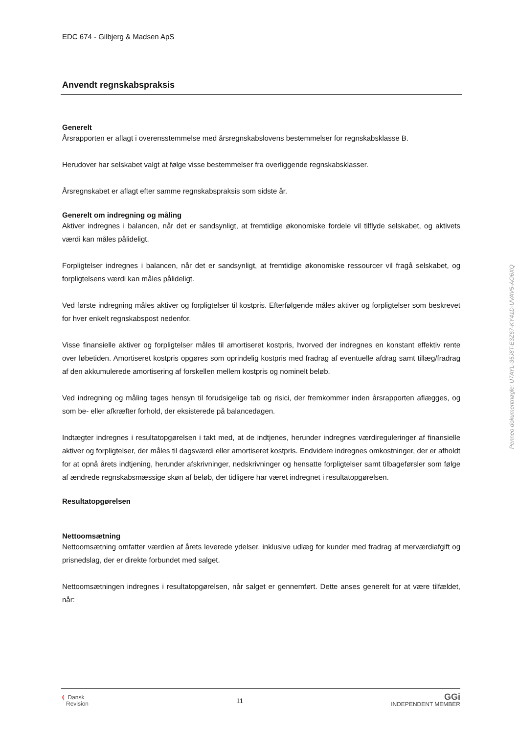EDC 674 - Gilbjerg & Madsen ApS
Anvendt regnskabspraksis
Generelt
Årsrapporten er aflagt i overensstemmelse med årsregnskabslovens bestemmelser for regnskabsklasse B.
Herudover har selskabet valgt at følge visse bestemmelser fra overliggende regnskabsklasser.
Årsregnskabet er aflagt efter samme regnskabspraksis som sidste år.
Generelt om indregning og måling
Aktiver indregnes i balancen, når det er sandsynligt, at fremtidige økonomiske fordele vil tilflyde selskabet, og aktivets værdi kan måles pålideligt.
Forpligtelser indregnes i balancen, når det er sandsynligt, at fremtidige økonomiske ressourcer vil fragå selskabet, og forpligtelsens værdi kan måles pålideligt.
Ved første indregning måles aktiver og forpligtelser til kostpris. Efterfølgende måles aktiver og forpligtelser som beskrevet for hver enkelt regnskabspost nedenfor.
Visse finansielle aktiver og forpligtelser måles til amortiseret kostpris, hvorved der indregnes en konstant effektiv rente over løbetiden. Amortiseret kostpris opgøres som oprindelig kostpris med fradrag af eventuelle afdrag samt tillæg/fradrag af den akkumulerede amortisering af forskellen mellem kostpris og nominelt beløb.
Ved indregning og måling tages hensyn til forudsigelige tab og risici, der fremkommer inden årsrapporten aflægges, og som be- eller afkræfter forhold, der eksisterede på balancedagen.
Indtægter indregnes i resultatopgørelsen i takt med, at de indtjenes, herunder indregnes værdireguleringer af finansielle aktiver og forpligtelser, der måles til dagsværdi eller amortiseret kostpris. Endvidere indregnes omkostninger, der er afholdt for at opnå årets indtjening, herunder afskrivninger, nedskrivninger og hensatte forpligtelser samt tilbageførsler som følge af ændrede regnskabsmæssige skøn af beløb, der tidligere har været indregnet i resultatopgørelsen.
Resultatopgørelsen
Nettoomsætning
Nettoomsætning omfatter værdien af årets leverede ydelser, inklusive udlæg for kunder med fradrag af merværdiafgift og prisnedslag, der er direkte forbundet med salget.
Nettoomsætningen indregnes i resultatopgørelsen, når salget er gennemført. Dette anses generelt for at være tilfældet, når:
Penneo dokumentnøgle: U7AYL-35J8T-E3Z67-KY41D-UVAV5-AO6XQ
❨ Dansk
Revision
11
GGi
INDEPENDENT MEMBER